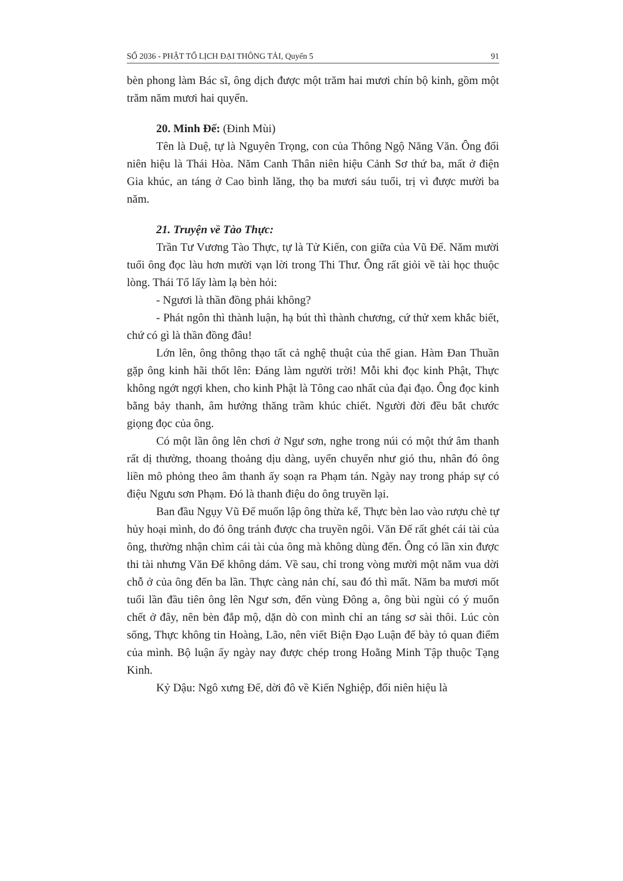SỐ 2036 - PHẬT TỔ LỊCH ĐẠI THÔNG TẢI, Quyển 5 91
bèn phong làm Bác sĩ, ông dịch được một trăm hai mươi chín bộ kinh, gồm một trăm năm mươi hai quyển.
20. Minh Đế: (Đinh Mùi)
Tên là Duệ, tự là Nguyên Trọng, con của Thông Ngộ Năng Văn. Ông đổi niên hiệu là Thái Hòa. Năm Canh Thân niên hiệu Cảnh Sơ thứ ba, mất ở điện Gia khúc, an táng ở Cao bình lăng, thọ ba mươi sáu tuổi, trị vì được mười ba năm.
21. Truyện về Tào Thực:
Trần Tư Vương Tào Thực, tự là Tử Kiến, con giữa của Vũ Đế. Năm mười tuổi ông đọc làu hơn mười vạn lời trong Thi Thư. Ông rất giỏi về tài học thuộc lòng. Thái Tổ lấy làm lạ bèn hỏi:
- Ngươi là thần đồng phải không?
- Phát ngôn thì thành luận, hạ bút thì thành chương, cứ thử xem khắc biết, chứ có gì là thần đồng đâu!
Lớn lên, ông thông thạo tất cả nghệ thuật của thế gian. Hàm Đan Thuần gặp ông kinh hãi thốt lên: Đáng làm người trời! Mỗi khi đọc kinh Phật, Thực không ngớt ngợi khen, cho kinh Phật là Tông cao nhất của đại đạo. Ông đọc kinh bằng bảy thanh, âm hưởng thăng trầm khúc chiết. Người đời đều bắt chước giọng đọc của ông.
Có một lần ông lên chơi ở Ngư sơn, nghe trong núi có một thứ âm thanh rất dị thường, thoang thoảng dịu dàng, uyển chuyển như gió thu, nhân đó ông liền mô phỏng theo âm thanh ấy soạn ra Phạm tán. Ngày nay trong pháp sự có điệu Ngưu sơn Phạm. Đó là thanh điệu do ông truyền lại.
Ban đầu Ngụy Vũ Đế muốn lập ông thừa kế, Thực bèn lao vào rượu chè tự hủy hoại mình, do đó ông tránh được cha truyền ngôi. Văn Đế rất ghét cái tài của ông, thường nhận chìm cái tài của ông mà không dùng đến. Ông có lần xin được thi tài nhưng Văn Đế không dám. Về sau, chỉ trong vòng mười một năm vua dời chỗ ở của ông đến ba lần. Thực càng nản chí, sau đó thì mất. Năm ba mươi mốt tuổi lần đầu tiên ông lên Ngư sơn, đến vùng Đông a, ông bùi ngùi có ý muốn chết ở đây, nên bèn đắp mộ, dặn dò con mình chỉ an táng sơ sài thôi. Lúc còn sống, Thực không tin Hoàng, Lão, nên viết Biện Đạo Luận để bày tỏ quan điểm của mình. Bộ luận ấy ngày nay được chép trong Hoằng Minh Tập thuộc Tạng Kinh.
Kỷ Dậu: Ngô xưng Đế, dời đô về Kiến Nghiệp, đổi niên hiệu là